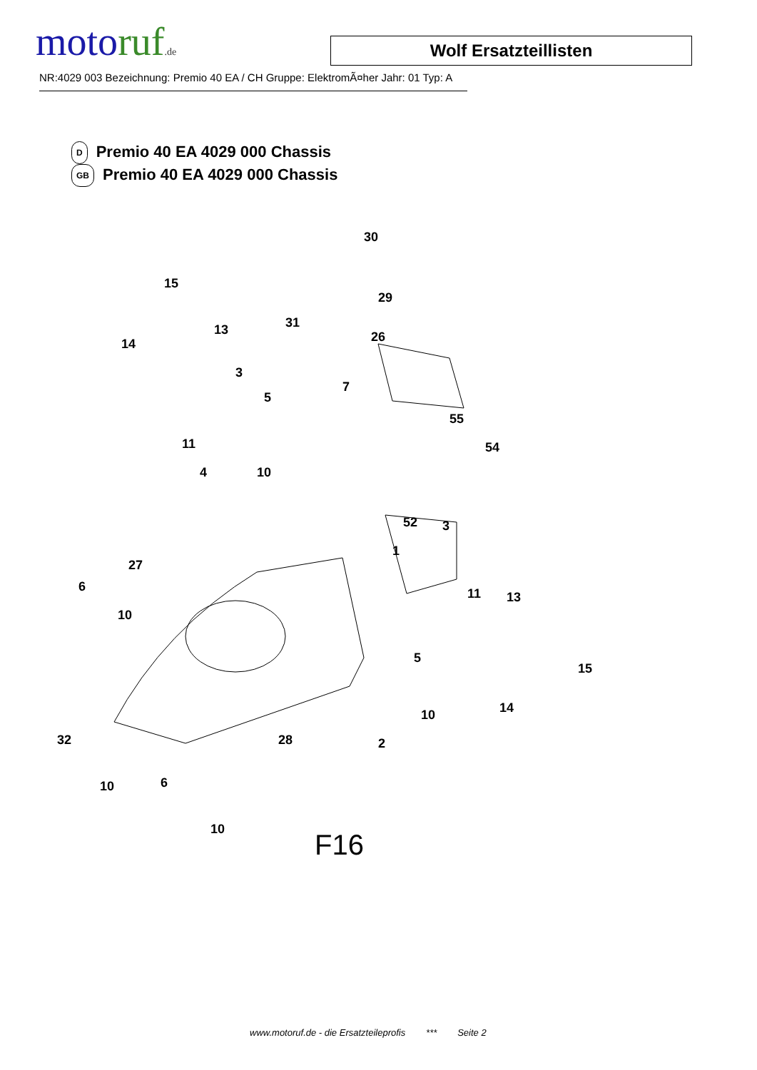motoruf.de
Wolf Ersatzteillisten
NR:4029 003 Bezeichnung: Premio 40 EA / CH Gruppe: ElektromÃ¤her Jahr: 01 Typ: A
D Premio 40 EA 4029 000 Chassis
GB Premio 40 EA 4029 000 Chassis
30
15
29
13
14
31
26
3
7
5
55
11 54
4 10
52 3
1
27
6 11 13
10
5
15
14 10
32 28 2
10 6
10
F16
www.motoruf.de - die Ersatzteileprofis *** Seite 2